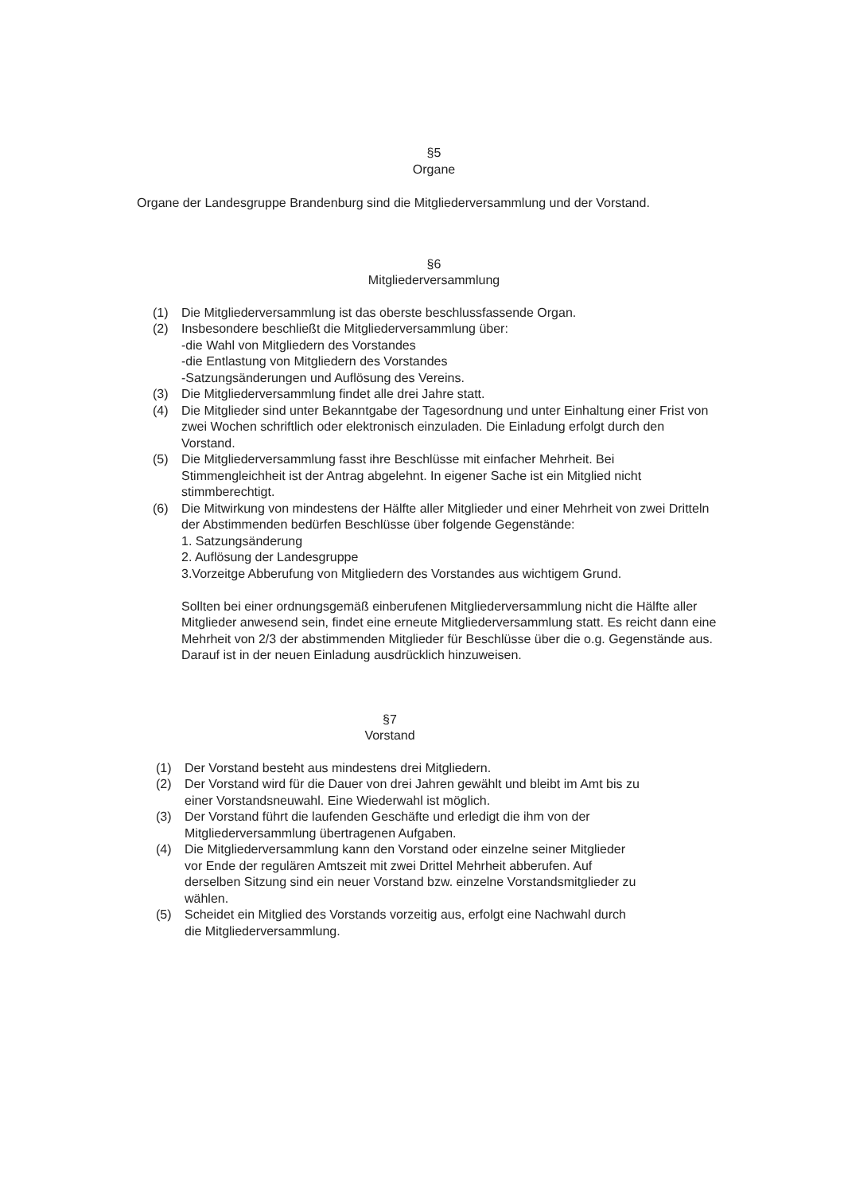§5
Organe
Organe der Landesgruppe Brandenburg sind die Mitgliederversammlung und der Vorstand.
§6
Mitgliederversammlung
(1) Die Mitgliederversammlung ist das oberste beschlussfassende Organ.
(2) Insbesondere beschließt die Mitgliederversammlung über:
-die Wahl von Mitgliedern des Vorstandes
-die Entlastung von Mitgliedern des Vorstandes
-Satzungsänderungen und Auflösung des Vereins.
(3) Die Mitgliederversammlung findet alle drei Jahre statt.
(4) Die Mitglieder sind unter Bekanntgabe der Tagesordnung und unter Einhaltung einer Frist von zwei Wochen schriftlich oder elektronisch einzuladen. Die Einladung erfolgt durch den Vorstand.
(5) Die Mitgliederversammlung fasst ihre Beschlüsse mit einfacher Mehrheit. Bei Stimmengleichheit ist der Antrag abgelehnt. In eigener Sache ist ein Mitglied nicht stimmberechtigt.
(6) Die Mitwirkung von mindestens der Hälfte aller Mitglieder und einer Mehrheit von zwei Dritteln der Abstimmenden bedürfen Beschlüsse über folgende Gegenstände:
1. Satzungsänderung
2. Auflösung der Landesgruppe
3.Vorzeitge Abberufung von Mitgliedern des Vorstandes aus wichtigem Grund.
Sollten bei einer ordnungsgemäß einberufenen Mitgliederversammlung nicht die Hälfte aller Mitglieder anwesend sein, findet eine erneute Mitgliederversammlung statt. Es reicht dann eine Mehrheit von 2/3 der abstimmenden Mitglieder für Beschlüsse über die o.g. Gegenstände aus. Darauf ist in der neuen Einladung ausdrücklich hinzuweisen.
§7
Vorstand
(1) Der Vorstand besteht aus mindestens drei Mitgliedern.
(2) Der Vorstand wird für die Dauer von drei Jahren gewählt und bleibt im Amt bis zu einer Vorstandsneuwahl. Eine Wiederwahl ist möglich.
(3) Der Vorstand führt die laufenden Geschäfte und erledigt die ihm von der Mitgliederversammlung übertragenen Aufgaben.
(4) Die Mitgliederversammlung kann den Vorstand oder einzelne seiner Mitglieder vor Ende der regulären Amtszeit mit zwei Drittel Mehrheit abberufen. Auf derselben Sitzung sind ein neuer Vorstand bzw. einzelne Vorstandsmitglieder zu wählen.
(5) Scheidet ein Mitglied des Vorstands vorzeitig aus, erfolgt eine Nachwahl durch die Mitgliederversammlung.